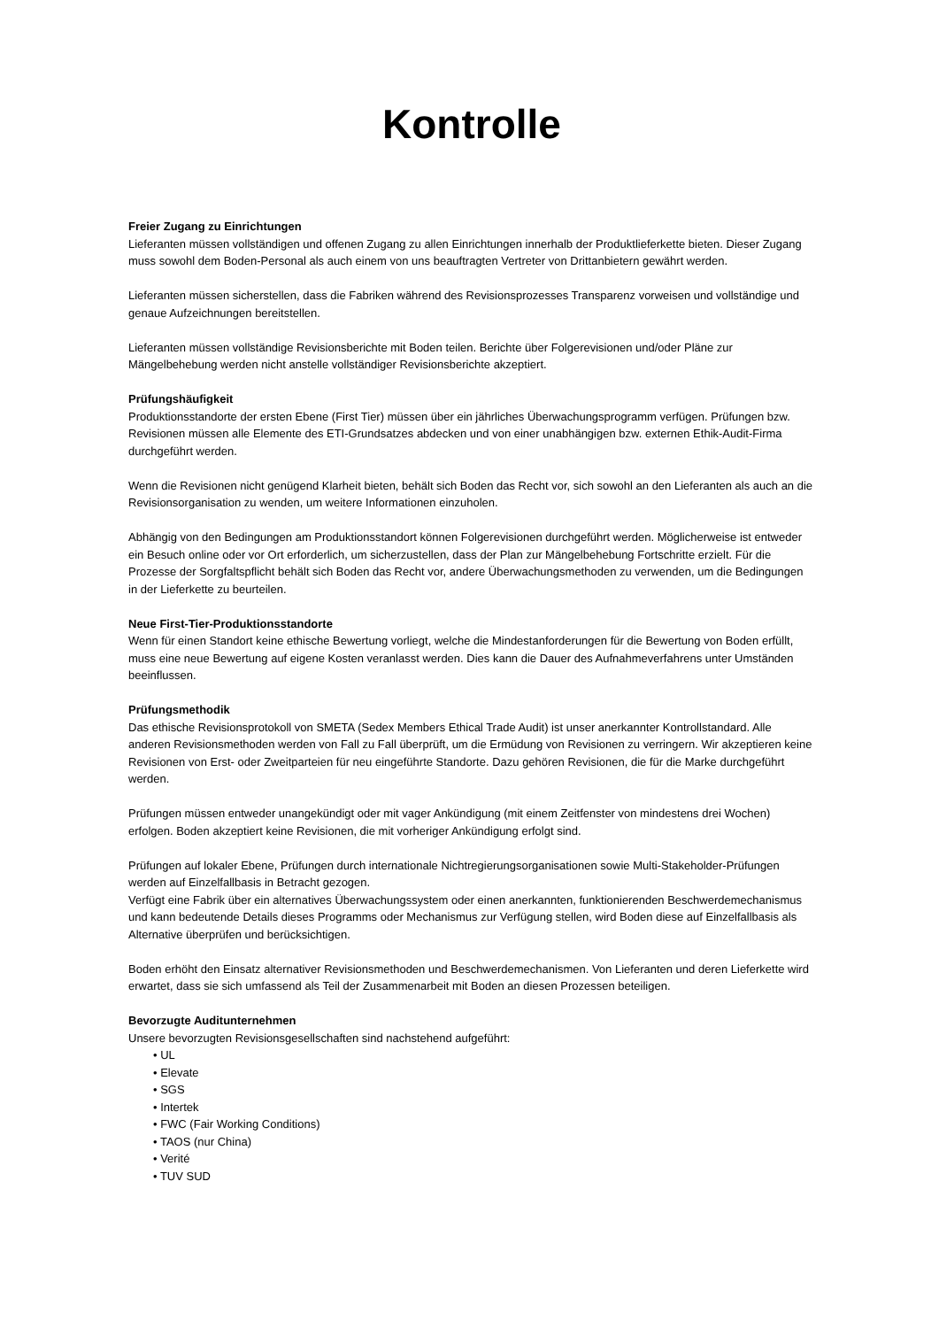Kontrolle
Freier Zugang zu Einrichtungen
Lieferanten müssen vollständigen und offenen Zugang zu allen Einrichtungen innerhalb der Produktlieferkette bieten. Dieser Zugang muss sowohl dem Boden-Personal als auch einem von uns beauftragten Vertreter von Drittanbietern gewährt werden.
Lieferanten müssen sicherstellen, dass die Fabriken während des Revisionsprozesses Transparenz vorweisen und vollständige und genaue Aufzeichnungen bereitstellen.
Lieferanten müssen vollständige Revisionsberichte mit Boden teilen. Berichte über Folgerevisionen und/oder Pläne zur Mängelbehebung werden nicht anstelle vollständiger Revisionsberichte akzeptiert.
Prüfungshäufigkeit
Produktionsstandorte der ersten Ebene (First Tier) müssen über ein jährliches Überwachungsprogramm verfügen. Prüfungen bzw. Revisionen müssen alle Elemente des ETI-Grundsatzes abdecken und von einer unabhängigen bzw. externen Ethik-Audit-Firma durchgeführt werden.
Wenn die Revisionen nicht genügend Klarheit bieten, behält sich Boden das Recht vor, sich sowohl an den Lieferanten als auch an die Revisionsorganisation zu wenden, um weitere Informationen einzuholen.
Abhängig von den Bedingungen am Produktionsstandort können Folgerevisionen durchgeführt werden. Möglicherweise ist entweder ein Besuch online oder vor Ort erforderlich, um sicherzustellen, dass der Plan zur Mängelbehebung Fortschritte erzielt. Für die Prozesse der Sorgfaltspflicht behält sich Boden das Recht vor, andere Überwachungsmethoden zu verwenden, um die Bedingungen in der Lieferkette zu beurteilen.
Neue First-Tier-Produktionsstandorte
Wenn für einen Standort keine ethische Bewertung vorliegt, welche die Mindestanforderungen für die Bewertung von Boden erfüllt, muss eine neue Bewertung auf eigene Kosten veranlasst werden. Dies kann die Dauer des Aufnahmeverfahrens unter Umständen beeinflussen.
Prüfungsmethodik
Das ethische Revisionsprotokoll von SMETA (Sedex Members Ethical Trade Audit) ist unser anerkannter Kontrollstandard. Alle anderen Revisionsmethoden werden von Fall zu Fall überprüft, um die Ermüdung von Revisionen zu verringern. Wir akzeptieren keine Revisionen von Erst- oder Zweitparteien für neu eingeführte Standorte. Dazu gehören Revisionen, die für die Marke durchgeführt werden.
Prüfungen müssen entweder unangekündigt oder mit vager Ankündigung (mit einem Zeitfenster von mindestens drei Wochen) erfolgen. Boden akzeptiert keine Revisionen, die mit vorheriger Ankündigung erfolgt sind.
Prüfungen auf lokaler Ebene, Prüfungen durch internationale Nichtregierungsorganisationen sowie Multi-Stakeholder-Prüfungen werden auf Einzelfallbasis in Betracht gezogen.
Verfügt eine Fabrik über ein alternatives Überwachungssystem oder einen anerkannten, funktionierenden Beschwerdemechanismus und kann bedeutende Details dieses Programms oder Mechanismus zur Verfügung stellen, wird Boden diese auf Einzelfallbasis als Alternative überprüfen und berücksichtigen.
Boden erhöht den Einsatz alternativer Revisionsmethoden und Beschwerdemechanismen. Von Lieferanten und deren Lieferkette wird erwartet, dass sie sich umfassend als Teil der Zusammenarbeit mit Boden an diesen Prozessen beteiligen.
Bevorzugte Auditunternehmen
Unsere bevorzugten Revisionsgesellschaften sind nachstehend aufgeführt:
• UL
• Elevate
• SGS
• Intertek
• FWC (Fair Working Conditions)
• TAOS (nur China)
• Verité
• TUV SUD